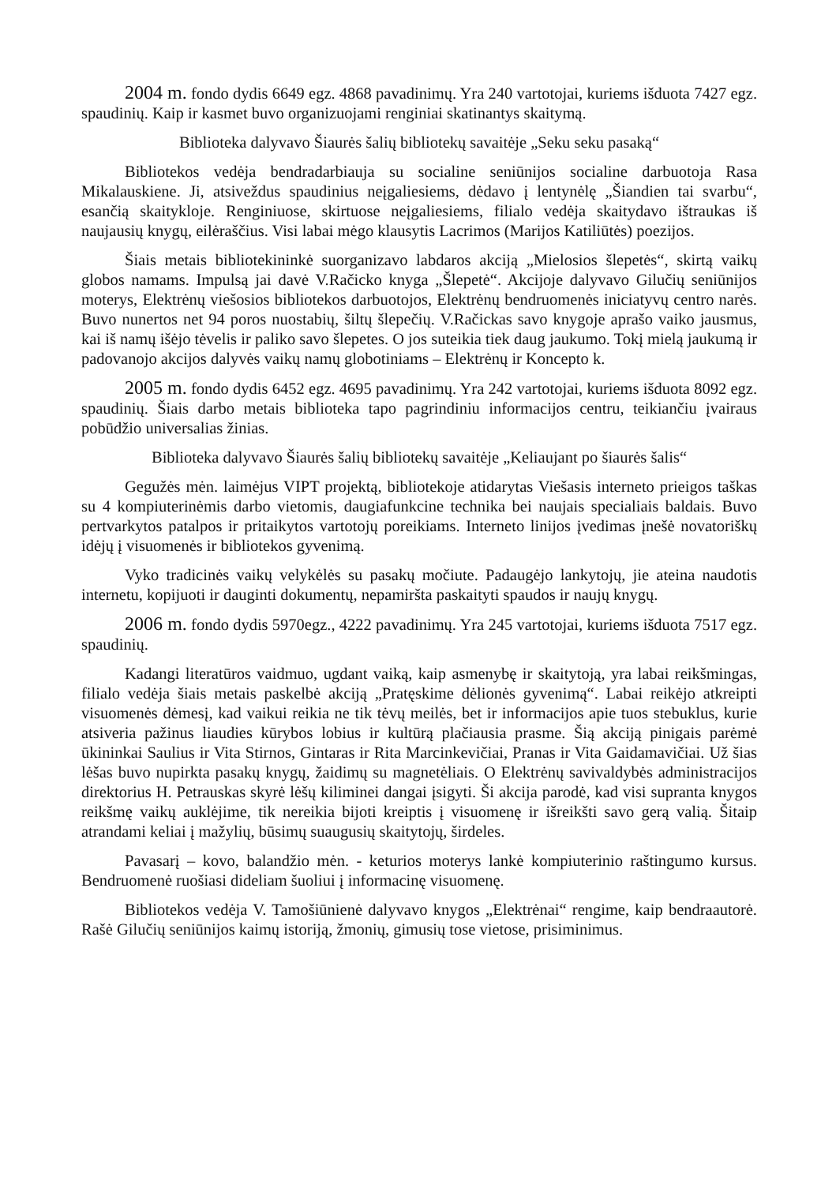2004 m. fondo dydis 6649 egz. 4868 pavadinimų. Yra 240 vartotojai, kuriems išduota 7427 egz. spaudinių. Kaip ir kasmet buvo organizuojami renginiai skatinantys skaitymą.
Biblioteka dalyvavo Šiaurės šalių bibliotekų savaitėje „Seku seku pasaką“
Bibliotekos vedėja bendradarbiauja su socialine seniūnijos socialine darbuotoja Rasa Mikalauskiene. Ji, atsiveždus spaudinius neįgaliesiems, dėdavo į lentynėlę „Šiandien tai svarbu“, esančią skaitykloje. Renginiuose, skirtuose neįgaliesiems, filialo vedėja skaitydavo ištraukas iš naujausių knygų, eilėraščius. Visi labai mėgo klausytis Lacrimos (Marijos Katiliūtės) poezijos.
Šiais metais bibliotekininkė suorganizavo labdaros akciją „Mielosios šlepetės“, skirtą vaikų globos namams. Impulsą jai davė V.Račicko knyga „Šlepetė“. Akcijoje dalyvavo Gilučių seniūnijos moterys, Elektrėnų viešosios bibliotekos darbuotojos, Elektrėnų bendruomenės iniciatyvų centro narės. Buvo nunertos net 94 poros nuostabių, šiltų šlepečių. V.Račickas savo knygoje aprašo vaiko jausmus, kai iš namų išėjo tėvelis ir paliko savo šlepetes. O jos suteikia tiek daug jaukumo. Tokį mielą jaukumą ir padovanojo akcijos dalyvės vaikų namų globotiniams – Elektrėnų ir Koncepto k.
2005 m. fondo dydis 6452 egz. 4695 pavadinimų. Yra 242 vartotojai, kuriems išduota 8092 egz. spaudinių. Šiais darbo metais biblioteka tapo pagrindiniu informacijos centru, teikiančiu įvairaus pobūdžio universalias žinias.
Biblioteka dalyvavo Šiaurės šalių bibliotekų savaitėje „Keliaujant po šiaurės šalis“
Gegužės mėn. laimėjus VIPT projektą, bibliotekoje atidarytas Viešasis interneto prieigos taškas su 4 kompiuterinėmis darbo vietomis, daugiafunkcine technika bei naujais specialiais baldais. Buvo pertvarkytos patalpos ir pritaikytos vartotojų poreikiams. Interneto linijos įvedimas įnešė novatoriškų idėjų į visuomenės ir bibliotekos gyvenimą.
Vyko tradicinės vaikų velykėlės su pasakų močiute. Padaugėjo lankytojų, jie ateina naudotis internetu, kopijuoti ir dauginti dokumentų, nepamiršta paskaityti spaudos ir naujų knygų.
2006 m. fondo dydis 5970egz., 4222 pavadinimų. Yra 245 vartotojai, kuriems išduota 7517 egz. spaudinių.
Kadangi literatūros vaidmuo, ugdant vaiką, kaip asmenybę ir skaitytoją, yra labai reikšmingas, filialo vedėja šiais metais paskelbė akciją „Pratęskime dėlionės gyvenimą“. Labai reikėjo atkreipti visuomenės dėmesį, kad vaikui reikia ne tik tėvų meilės, bet ir informacijos apie tuos stebuklus, kurie atsiveria pažinus liaudies kūrybos lobius ir kultūrą plačiausia prasme. Šią akciją pinigais parėmė ūkininkai Saulius ir Vita Stirnos, Gintaras ir Rita Marcinkevičiai, Pranas ir Vita Gaidamavičiai. Už šias lėšas buvo nupirkta pasakų knygų, žaidimų su magnetėliais. O Elektrėnų savivaldybės administracijos direktorius H. Petrauskas skyrė lėšų kiliminei dangai įsigyti. Ši akcija parodė, kad visi supranta knygos reikšmę vaikų auklėjime, tik nereikia bijoti kreiptis į visuomenę ir išreikšti savo gerą valią. Šitaip atrandami keliai į mažylių, būsimų suaugusių skaitytojų, širdeles.
Pavasarį – kovo, balandžio mėn. - keturios moterys lankė kompiuterinio raštingumo kursus. Bendruomenė ruošiasi dideliam šuoliui į informacinę visuomenę.
Bibliotekos vedėja V. Tamošiūnienė dalyvavo knygos „Elektrėnai“ rengime, kaip bendraautorė. Rašė Gilučių seniūnijos kaimų istoriją, žmonių, gimusių tose vietose, prisiminimus.